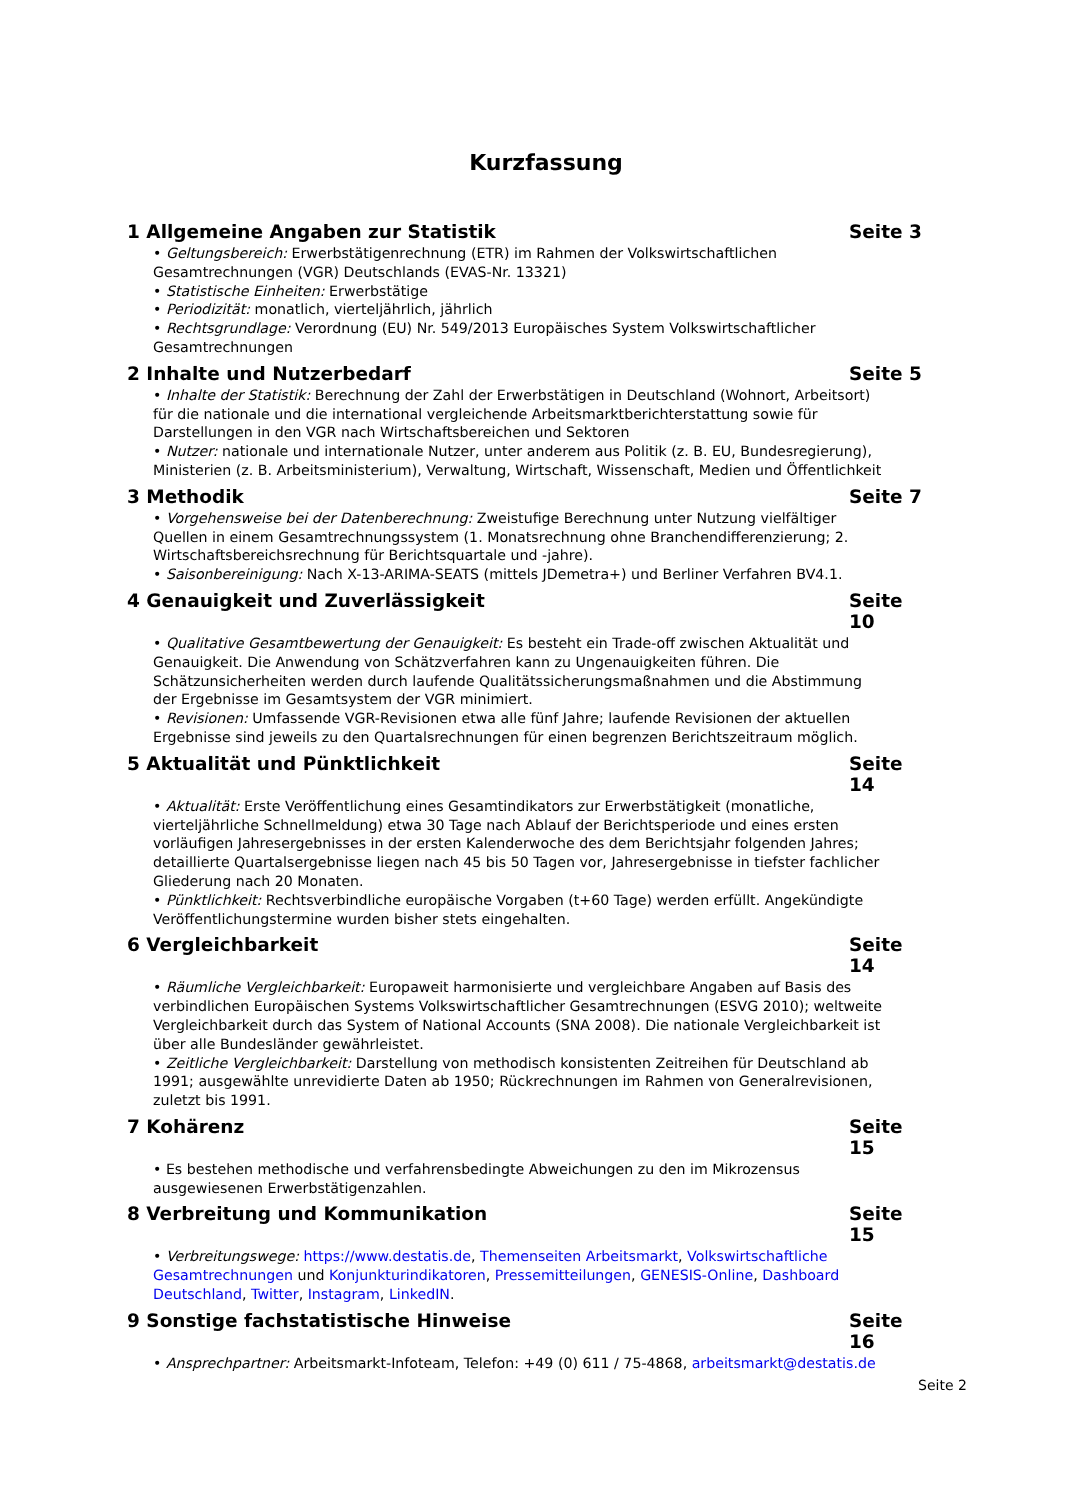Kurzfassung
1 Allgemeine Angaben zur Statistik Seite 3
• Geltungsbereich: Erwerbstätigenrechnung (ETR) im Rahmen der Volkswirtschaftlichen Gesamtrechnungen (VGR) Deutschlands (EVAS-Nr. 13321)
• Statistische Einheiten: Erwerbstätige
• Periodizität: monatlich, vierteljährlich, jährlich
• Rechtsgrundlage: Verordnung (EU) Nr. 549/2013 Europäisches System Volkswirtschaftlicher Gesamtrechnungen
2 Inhalte und Nutzerbedarf Seite 5
• Inhalte der Statistik: Berechnung der Zahl der Erwerbstätigen in Deutschland (Wohnort, Arbeitsort) für die nationale und die international vergleichende Arbeitsmarktberichterstattung sowie für Darstellungen in den VGR nach Wirtschaftsbereichen und Sektoren
• Nutzer: nationale und internationale Nutzer, unter anderem aus Politik (z. B. EU, Bundesregierung), Ministerien (z. B. Arbeitsministerium), Verwaltung, Wirtschaft, Wissenschaft, Medien und Öffentlichkeit
3 Methodik Seite 7
• Vorgehensweise bei der Datenberechnung: Zweistufige Berechnung unter Nutzung vielfältiger Quellen in einem Gesamtrechnungssystem (1. Monatsrechnung ohne Branchendifferenzierung; 2. Wirtschaftsbereichsrechnung für Berichtsquartale und -jahre).
• Saisonbereinigung: Nach X-13-ARIMA-SEATS (mittels JDemetra+) und Berliner Verfahren BV4.1.
4 Genauigkeit und Zuverlässigkeit Seite 10
• Qualitative Gesamtbewertung der Genauigkeit: Es besteht ein Trade-off zwischen Aktualität und Genauigkeit. Die Anwendung von Schätzverfahren kann zu Ungenauigkeiten führen. Die Schätzunsicherheiten werden durch laufende Qualitätssicherungsmaßnahmen und die Abstimmung der Ergebnisse im Gesamtsystem der VGR minimiert.
• Revisionen: Umfassende VGR-Revisionen etwa alle fünf Jahre; laufende Revisionen der aktuellen Ergebnisse sind jeweils zu den Quartalsrechnungen für einen begrenzen Berichtszeitraum möglich.
5 Aktualität und Pünktlichkeit Seite 14
• Aktualität: Erste Veröffentlichung eines Gesamtindikators zur Erwerbstätigkeit (monatliche, vierteljährliche Schnellmeldung) etwa 30 Tage nach Ablauf der Berichtsperiode und eines ersten vorläufigen Jahresergebnisses in der ersten Kalenderwoche des dem Berichtsjahr folgenden Jahres; detaillierte Quartalsergebnisse liegen nach 45 bis 50 Tagen vor, Jahresergebnisse in tiefster fachlicher Gliederung nach 20 Monaten.
• Pünktlichkeit: Rechtsverbindliche europäische Vorgaben (t+60 Tage) werden erfüllt. Angekündigte Veröffentlichungstermine wurden bisher stets eingehalten.
6 Vergleichbarkeit Seite 14
• Räumliche Vergleichbarkeit: Europaweit harmonisierte und vergleichbare Angaben auf Basis des verbindlichen Europäischen Systems Volkswirtschaftlicher Gesamtrechnungen (ESVG 2010); weltweite Vergleichbarkeit durch das System of National Accounts (SNA 2008). Die nationale Vergleichbarkeit ist über alle Bundesländer gewährleistet.
• Zeitliche Vergleichbarkeit: Darstellung von methodisch konsistenten Zeitreihen für Deutschland ab 1991; ausgewählte unrevidierte Daten ab 1950; Rückrechnungen im Rahmen von Generalrevisionen, zuletzt bis 1991.
7 Kohärenz Seite 15
• Es bestehen methodische und verfahrensbedingte Abweichungen zu den im Mikrozensus ausgewiesenen Erwerbstätigenzahlen.
8 Verbreitung und Kommunikation Seite 15
• Verbreitungswege: https://www.destatis.de, Themenseiten Arbeitsmarkt, Volkswirtschaftliche Gesamtrechnungen und Konjunkturindikatoren, Pressemitteilungen, GENESIS-Online, Dashboard Deutschland, Twitter, Instagram, LinkedIN.
9 Sonstige fachstatistische Hinweise Seite 16
• Ansprechpartner: Arbeitsmarkt-Infoteam, Telefon: +49 (0) 611 / 75-4868, arbeitsmarkt@destatis.de
Seite 2